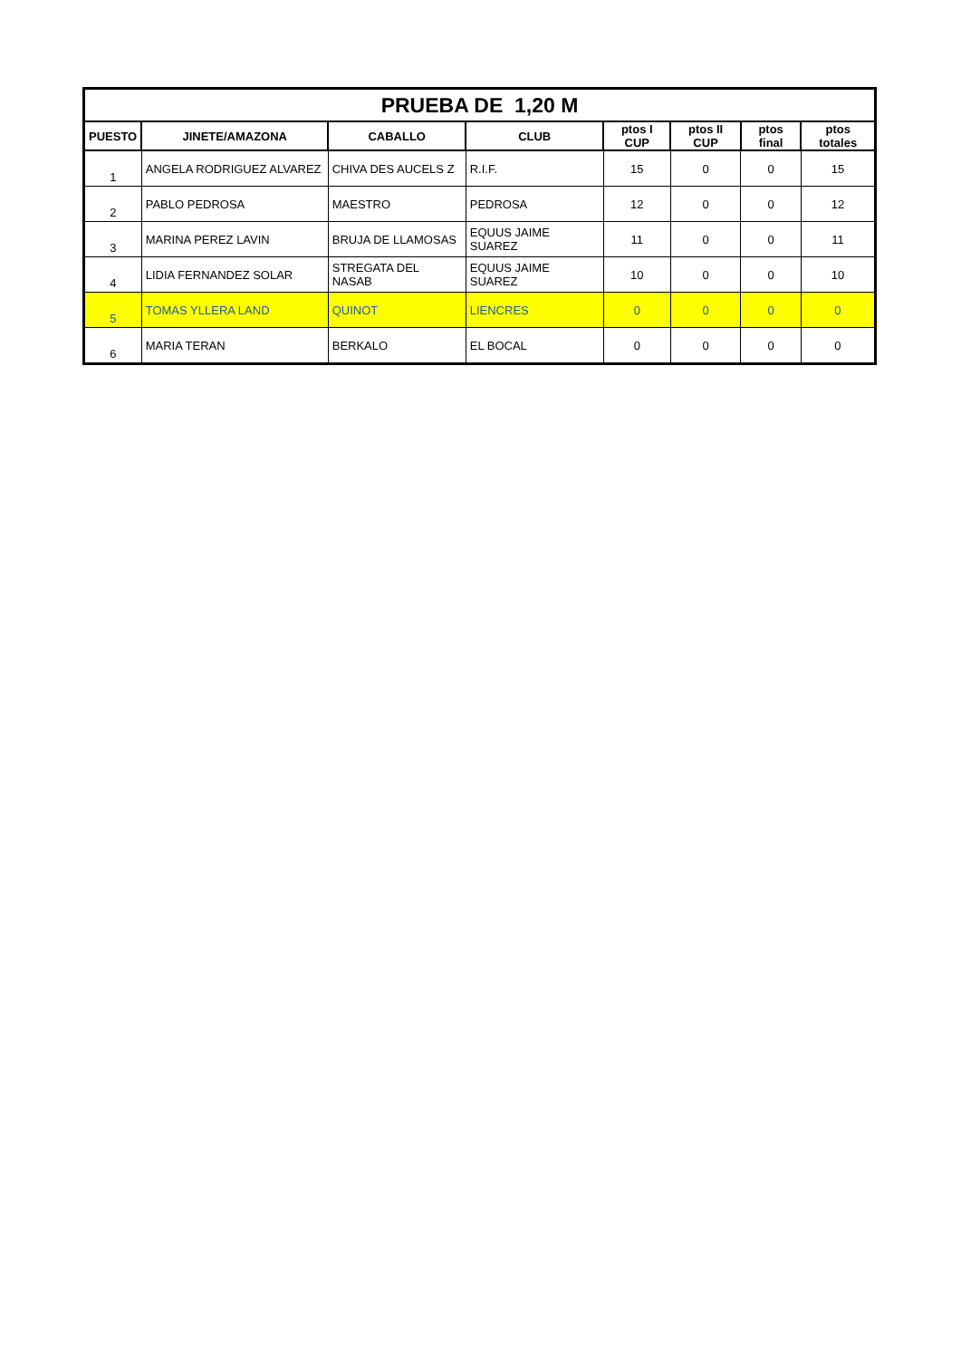| PRUEBA DE 1,20 M | | | | | | | |
| PUESTO | JINETE/AMAZONA | CABALLO | CLUB | ptos I CUP | ptos II CUP | ptos final | ptos totales |
| 1 | ANGELA RODRIGUEZ ALVAREZ | CHIVA DES AUCELS Z | R.I.F. | 15 | 0 | 0 | 15 |
| 2 | PABLO PEDROSA | MAESTRO | PEDROSA | 12 | 0 | 0 | 12 |
| 3 | MARINA PEREZ LAVIN | BRUJA DE LLAMOSAS | EQUUS JAIME SUAREZ | 11 | 0 | 0 | 11 |
| 4 | LIDIA FERNANDEZ SOLAR | STREGATA DEL NASAB | EQUUS JAIME SUAREZ | 10 | 0 | 0 | 10 |
| 5 | TOMAS YLLERA LAND | QUINOT | LIENCRES | 0 | 0 | 0 | 0 |
| 6 | MARIA TERAN | BERKALO | EL BOCAL | 0 | 0 | 0 | 0 |